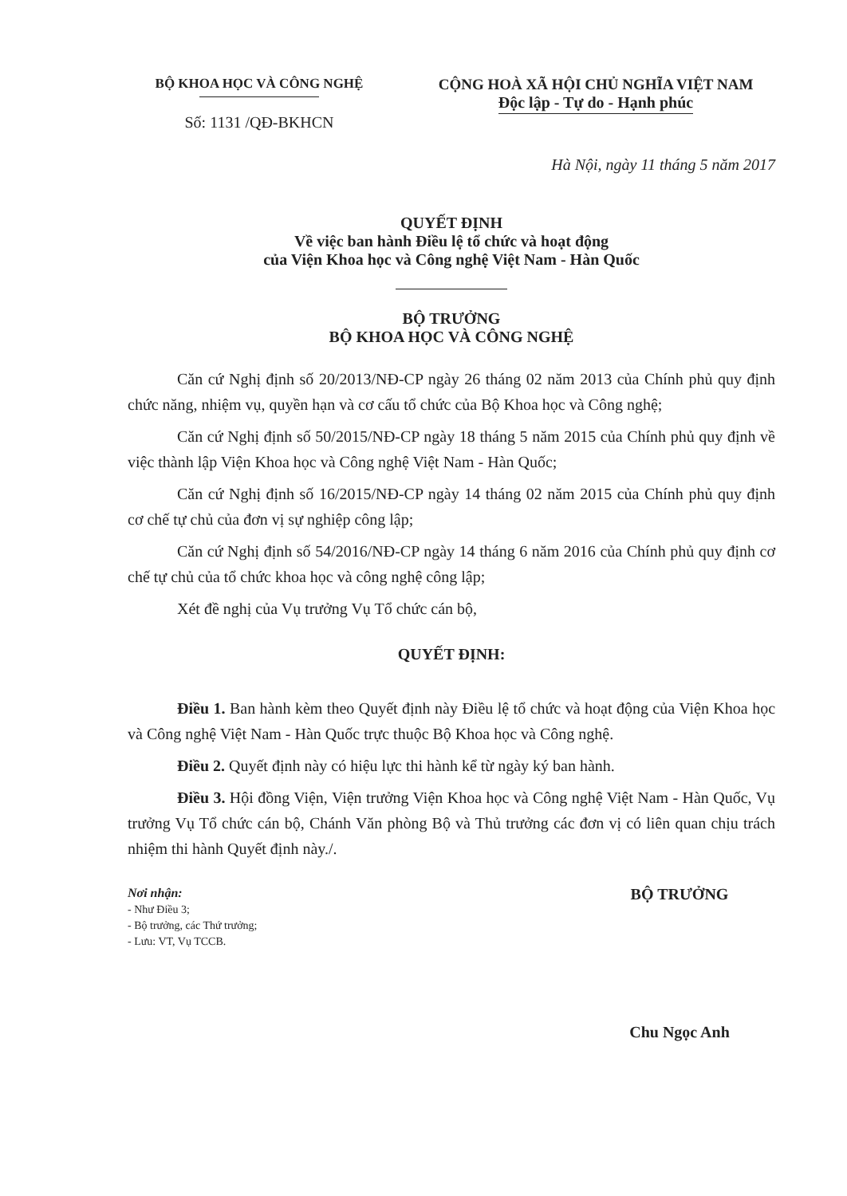BỘ KHOA HỌC VÀ CÔNG NGHỆ
Số: 1131 /QĐ-BKHCN
CỘNG HOÀ XÃ HỘI CHỦ NGHĨA VIỆT NAM
Độc lập - Tự do - Hạnh phúc
Hà Nội, ngày 11 tháng 5 năm 2017
QUYẾT ĐỊNH
Về việc ban hành Điều lệ tổ chức và hoạt động
của Viện Khoa học và Công nghệ Việt Nam - Hàn Quốc
BỘ TRƯỞNG
BỘ KHOA HỌC VÀ CÔNG NGHỆ
Căn cứ Nghị định số 20/2013/NĐ-CP ngày 26 tháng 02 năm 2013 của Chính phủ quy định chức năng, nhiệm vụ, quyền hạn và cơ cấu tổ chức của Bộ Khoa học và Công nghệ;
Căn cứ Nghị định số 50/2015/NĐ-CP ngày 18 tháng 5 năm 2015 của Chính phủ quy định về việc thành lập Viện Khoa học và Công nghệ Việt Nam - Hàn Quốc;
Căn cứ Nghị định số 16/2015/NĐ-CP ngày 14 tháng 02 năm 2015 của Chính phủ quy định cơ chế tự chủ của đơn vị sự nghiệp công lập;
Căn cứ Nghị định số 54/2016/NĐ-CP ngày 14 tháng 6 năm 2016 của Chính phủ quy định cơ chế tự chủ của tổ chức khoa học và công nghệ công lập;
Xét đề nghị của Vụ trưởng Vụ Tổ chức cán bộ,
QUYẾT ĐỊNH:
Điều 1. Ban hành kèm theo Quyết định này Điều lệ tổ chức và hoạt động của Viện Khoa học và Công nghệ Việt Nam - Hàn Quốc trực thuộc Bộ Khoa học và Công nghệ.
Điều 2. Quyết định này có hiệu lực thi hành kể từ ngày ký ban hành.
Điều 3. Hội đồng Viện, Viện trưởng Viện Khoa học và Công nghệ Việt Nam - Hàn Quốc, Vụ trưởng Vụ Tổ chức cán bộ, Chánh Văn phòng Bộ và Thủ trưởng các đơn vị có liên quan chịu trách nhiệm thi hành Quyết định này./.
Nơi nhận:
- Như Điều 3;
- Bộ trưởng, các Thứ trưởng;
- Lưu: VT, Vụ TCCB.
BỘ TRƯỞNG
Chu Ngọc Anh